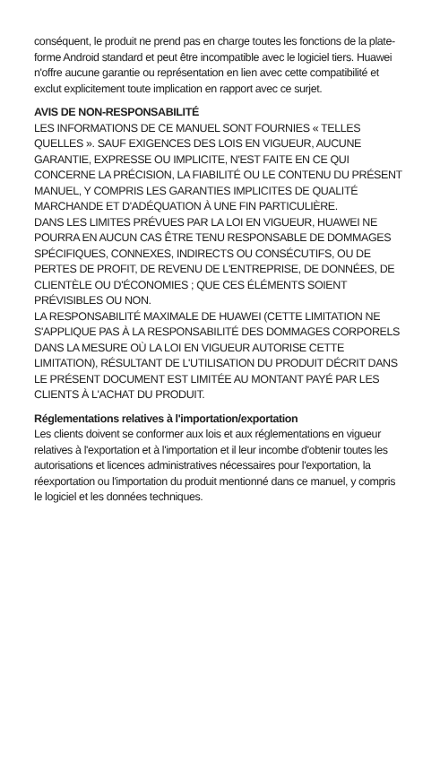conséquent, le produit ne prend pas en charge toutes les fonctions de la plate-forme Android standard et peut être incompatible avec le logiciel tiers. Huawei n'offre aucune garantie ou représentation en lien avec cette compatibilité et exclut explicitement toute implication en rapport avec ce surjet.
AVIS DE NON-RESPONSABILITÉ
LES INFORMATIONS DE CE MANUEL SONT FOURNIES « TELLES QUELLES ». SAUF EXIGENCES DES LOIS EN VIGUEUR, AUCUNE GARANTIE, EXPRESSE OU IMPLICITE, N'EST FAITE EN CE QUI CONCERNE LA PRÉCISION, LA FIABILITÉ OU LE CONTENU DU PRÉSENT MANUEL, Y COMPRIS LES GARANTIES IMPLICITES DE QUALITÉ MARCHANDE ET D'ADÉQUATION À UNE FIN PARTICULIÈRE.
DANS LES LIMITES PRÉVUES PAR LA LOI EN VIGUEUR, HUAWEI NE POURRA EN AUCUN CAS ÊTRE TENU RESPONSABLE DE DOMMAGES SPÉCIFIQUES, CONNEXES, INDIRECTS OU CONSÉCUTIFS, OU DE PERTES DE PROFIT, DE REVENU DE L'ENTREPRISE, DE DONNÉES, DE CLIENTÈLE OU D'ÉCONOMIES ; QUE CES ÉLÉMENTS SOIENT PRÉVISIBLES OU NON.
LA RESPONSABILITÉ MAXIMALE DE HUAWEI (CETTE LIMITATION NE S'APPLIQUE PAS À LA RESPONSABILITÉ DES DOMMAGES CORPORELS DANS LA MESURE OÙ LA LOI EN VIGUEUR AUTORISE CETTE LIMITATION), RÉSULTANT DE L'UTILISATION DU PRODUIT DÉCRIT DANS LE PRÉSENT DOCUMENT EST LIMITÉE AU MONTANT PAYÉ PAR LES CLIENTS À L'ACHAT DU PRODUIT.
Réglementations relatives à l'importation/exportation
Les clients doivent se conformer aux lois et aux réglementations en vigueur relatives à l'exportation et à l'importation et il leur incombe d'obtenir toutes les autorisations et licences administratives nécessaires pour l'exportation, la réexportation ou l'importation du produit mentionné dans ce manuel, y compris le logiciel et les données techniques.